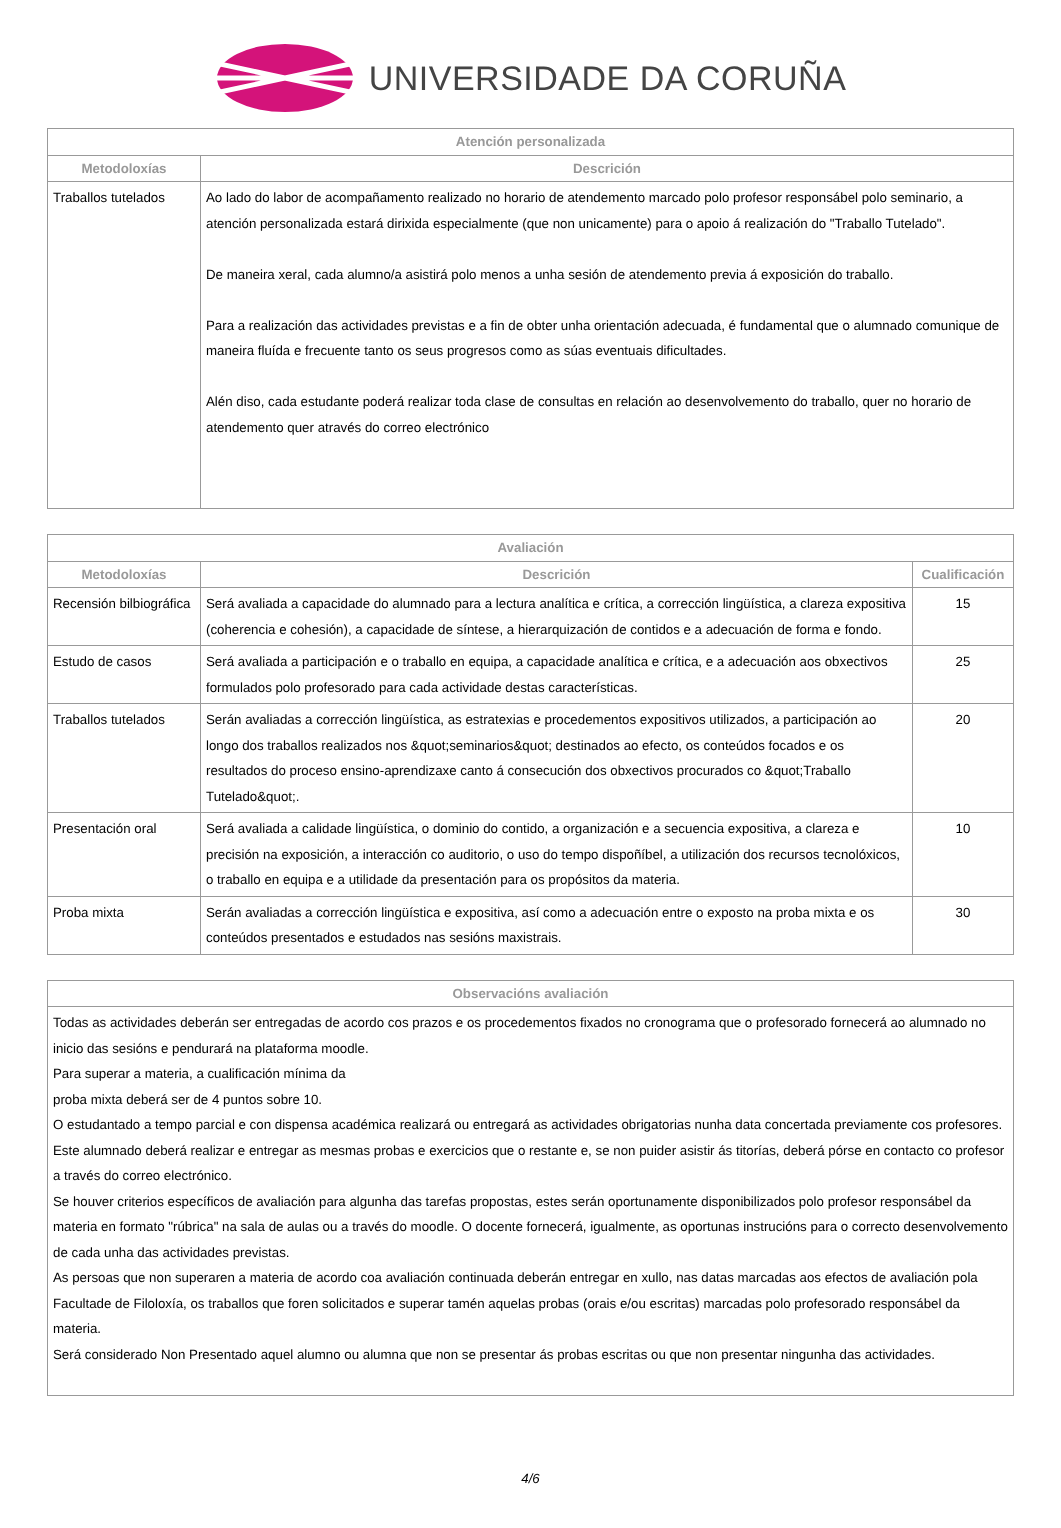UNIVERSIDADE DA CORUÑA
| Atención personalizada | |
| --- | --- |
| Metodoloxías | Descrición |
| Traballos tutelados | Ao lado do labor de acompañamento realizado no horario de atendemento marcado polo profesor responsábel polo seminario, a atención personalizada estará dirixida especialmente (que non unicamente) para o apoio á realización do "Traballo Tutelado". De maneira xeral, cada alumno/a asistirá polo menos a unha sesión de atendemento previa á exposición do traballo. Para a realización das actividades previstas e a fin de obter unha orientación adecuada, é fundamental que o alumnado comunique de maneira fluída e frecuente tanto os seus progresos como as súas eventuais dificultades. Alén diso, cada estudante poderá realizar toda clase de consultas en relación ao desenvolvemento do traballo, quer no horario de atendemento quer através do correo electrónico |
| Avaliación | | |
| --- | --- | --- |
| Metodoloxías | Descrición | Cualificación |
| Recensión bilbiográfica | Será avaliada a capacidade do alumnado para a lectura analítica e crítica, a corrección lingüística, a clareza expositiva (coherencia e cohesión), a capacidade de síntese, a hierarquización de contidos e a adecuación de forma e fondo. | 15 |
| Estudo de casos | Será avaliada a participación e o traballo en equipa, a capacidade analítica e crítica, e a adecuación aos obxectivos formulados polo profesorado para cada actividade destas características. | 25 |
| Traballos tutelados | Serán avaliadas a corrección lingüística, as estratexias e procedementos expositivos utilizados, a participación ao longo dos traballos realizados nos &quot;seminarios&quot; destinados ao efecto, os conteúdos focados e os resultados do proceso ensino-aprendizaxe canto á consecución dos obxectivos procurados co &quot;Traballo Tutelado&quot;. | 20 |
| Presentación oral | Será avaliada a calidade lingüística, o dominio do contido, a organización e a secuencia expositiva, a clareza e precisión na exposición, a interacción co auditorio, o uso do tempo dispoñíbel, a utilización dos recursos tecnolóxicos, o traballo en equipa e a utilidade da presentación para os propósitos da materia. | 10 |
| Proba mixta | Serán avaliadas a corrección lingüística e expositiva, así como a adecuación entre o exposto na proba mixta e os conteúdos presentados e estudados nas sesións maxistrais. | 30 |
| Observacións avaliación |
| --- |
| Todas as actividades deberán ser entregadas de acordo cos prazos e os procedementos fixados no cronograma que o profesorado fornecerá ao alumnado no inicio das sesións e pendurará na plataforma moodle. Para superar a materia, a cualificación mínima da proba mixta deberá ser de 4 puntos sobre 10. O estudantado a tempo parcial e con dispensa académica realizará ou entregará as actividades obrigatorias nunha data concertada previamente cos profesores. Este alumnado deberá realizar e entregar as mesmas probas e exercicios que o restante e, se non puider asistir ás titorías, deberá pórse en contacto co profesor a través do correo electrónico. Se houver criterios específicos de avaliación para algunha das tarefas propostas, estes serán oportunamente disponibilizados polo profesor responsábel da materia en formato "rúbrica" na sala de aulas ou a través do moodle. O docente fornecerá, igualmente, as oportunas instrucións para o correcto desenvolvemento de cada unha das actividades previstas. As persoas que non superaren a materia de acordo coa avaliación continuada deberán entregar en xullo, nas datas marcadas aos efectos de avaliación pola Facultade de Filoloxía, os traballos que foren solicitados e superar tamén aquelas probas (orais e/ou escritas) marcadas polo profesorado responsábel da materia. Será considerado Non Presentado aquel alumno ou alumna que non se presentar ás probas escritas ou que non presentar ningunha das actividades. |
4/6